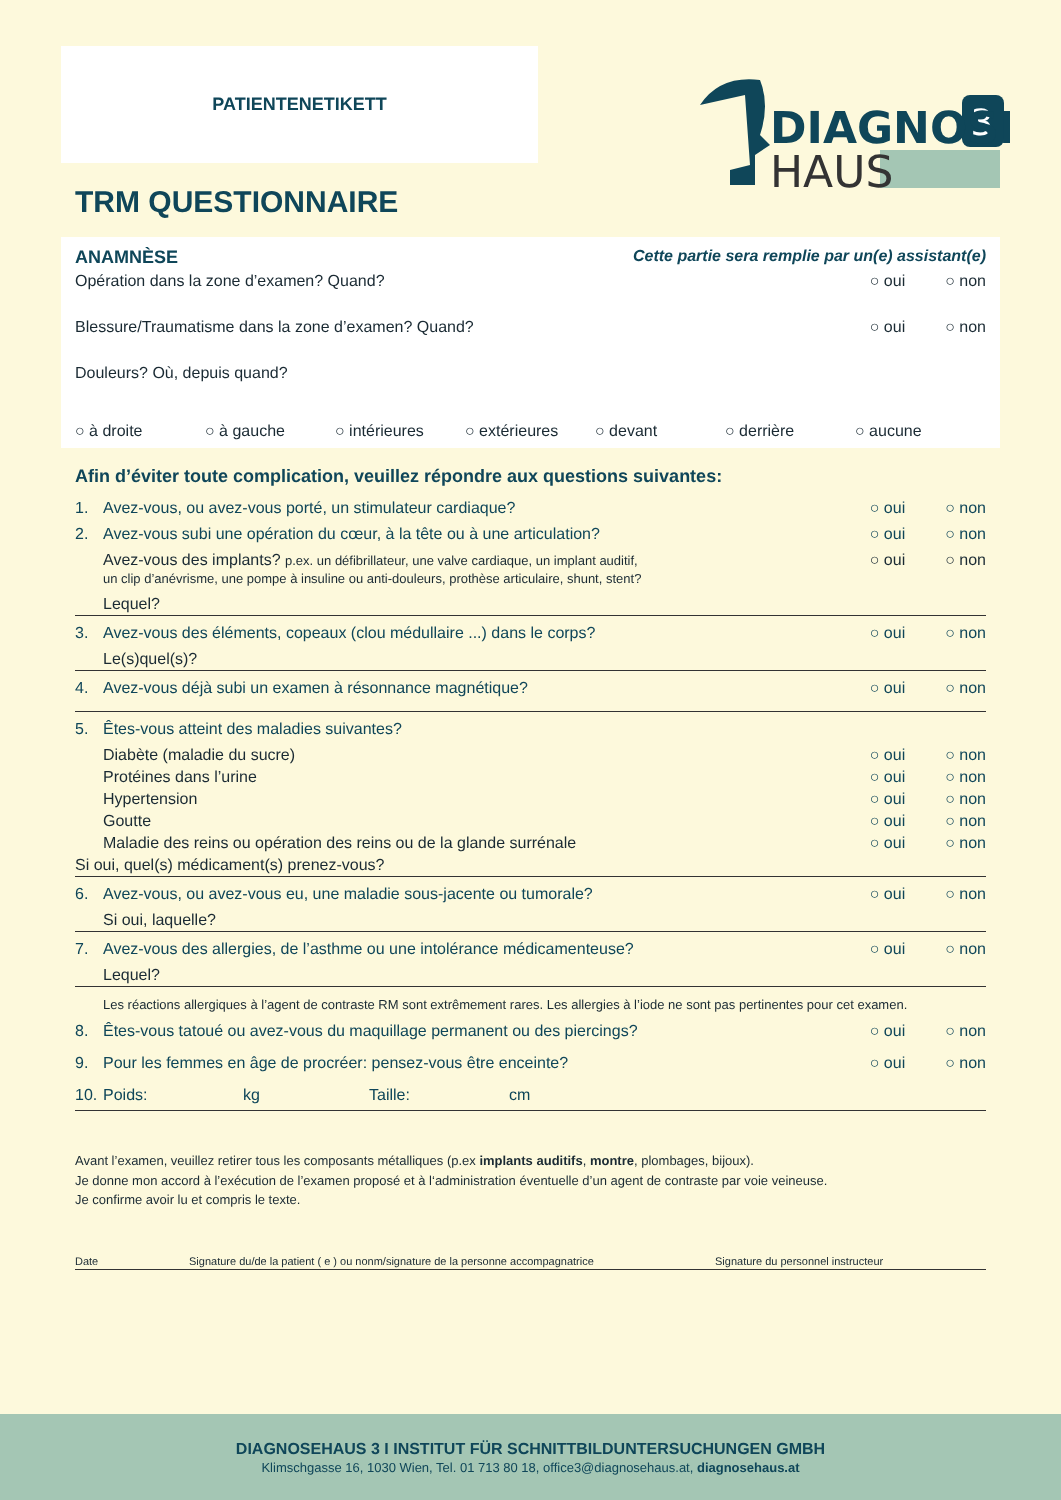PATIENTENETIKETT
3
DIAGNOSE
HAUS
TRM QUESTIONNAIRE
ANAMNÈSE Cette partie sera remplie par un(e) assistant(e)
Opération dans la zone d’examen? Quand? ○ oui ○ non
Blessure/Traumatisme dans la zone d’examen? Quand? ○ oui ○ non
Douleurs? Où, depuis quand?
○ à droite ○ à gauche ○ intérieures ○ extérieures ○ devant ○ derrière ○ aucune
Afin d’éviter toute complication, veuillez répondre aux questions suivantes:
1. Avez-vous, ou avez-vous porté, un stimulateur cardiaque? ○ oui ○ non
2. Avez-vous subi une opération du cœur, à la tête ou à une articulation? ○ oui ○ non
Avez-vous des implants? p.ex. un défibrillateur, une valve cardiaque, un implant auditif,
un clip d’anévrisme, une pompe à insuline ou anti-douleurs, prothèse articulaire, shunt, stent? ○ oui ○ non
Lequel?
3. Avez-vous des éléments, copeaux (clou médullaire ...) dans le corps? ○ oui ○ non
Le(s)quel(s)?
4. Avez-vous déjà subi un examen à résonnance magnétique? ○ oui ○ non
5. Êtes-vous atteint des maladies suivantes?
Diabète (maladie du sucre) ○ oui ○ non
Protéines dans l’urine ○ oui ○ non
Hypertension ○ oui ○ non
Goutte ○ oui ○ non
Maladie des reins ou opération des reins ou de la glande surrénale ○ oui ○ non
Si oui, quel(s) médicament(s) prenez-vous?
6. Avez-vous, ou avez-vous eu, une maladie sous-jacente ou tumorale? ○ oui ○ non
Si oui, laquelle?
7. Avez-vous des allergies, de l’asthme ou une intolérance médicamenteuse? ○ oui ○ non
Lequel?
Les réactions allergiques à l’agent de contraste RM sont extrêmement rares. Les allergies à l’iode ne sont pas pertinentes pour cet examen.
8. Êtes-vous tatoué ou avez-vous du maquillage permanent ou des piercings? ○ oui ○ non
9. Pour les femmes en âge de procréer: pensez-vous être enceinte? ○ oui ○ non
10. Poids: kg Taille: cm
Avant l’examen, veuillez retirer tous les composants métalliques (p.ex implants auditifs, montre, plombages, bijoux).
Je donne mon accord à l’exécution de l’examen proposé et à l‘administration éventuelle d’un agent de contraste par voie veineuse.
Je confirme avoir lu et compris le texte.
Date Signature du/de la patient ( e ) ou nonm/signature de la personne accompagnatrice Signature du personnel instructeur
DIAGNOSEHAUS 3 I INSTITUT FÜR SCHNITTBILDUNTERSUCHUNGEN GMBH
Klimschgasse 16, 1030 Wien, Tel. 01 713 80 18, office3@diagnosehaus.at, diagnosehaus.at